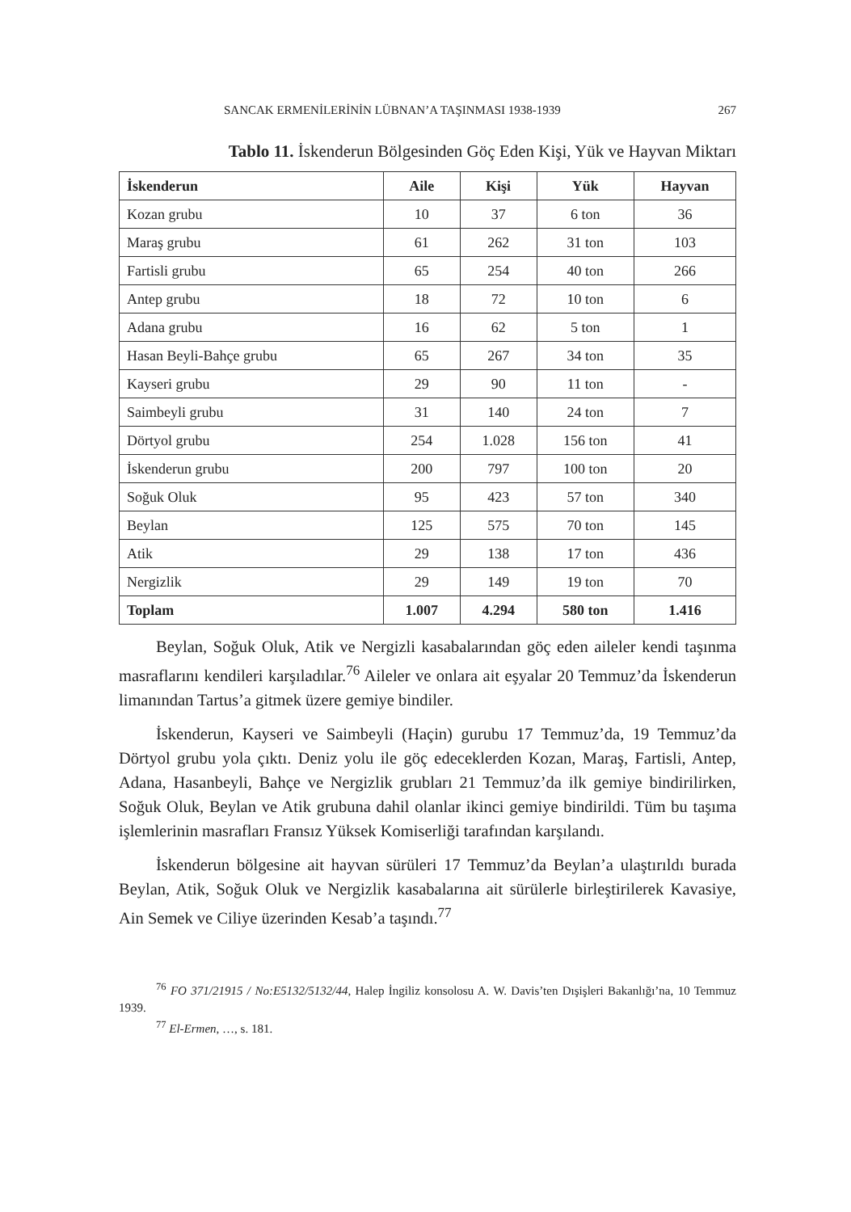SANCAK ERMENİLERİNİN LÜBNAN’A TAŞINMASI 1938-1939 267
Tablo 11. İskenderun Bölgesinden Göç Eden Kişi, Yük ve Hayvan Miktarı
| İskenderun | Aile | Kişi | Yük | Hayvan |
| --- | --- | --- | --- | --- |
| Kozan grubu | 10 | 37 | 6 ton | 36 |
| Maraş grubu | 61 | 262 | 31 ton | 103 |
| Fartisli grubu | 65 | 254 | 40 ton | 266 |
| Antep grubu | 18 | 72 | 10 ton | 6 |
| Adana grubu | 16 | 62 | 5 ton | 1 |
| Hasan Beyli-Bahçe grubu | 65 | 267 | 34 ton | 35 |
| Kayseri grubu | 29 | 90 | 11 ton | - |
| Saimbeyli grubu | 31 | 140 | 24 ton | 7 |
| Dörtyol grubu | 254 | 1.028 | 156 ton | 41 |
| İskenderun grubu | 200 | 797 | 100 ton | 20 |
| Soğuk Oluk | 95 | 423 | 57 ton | 340 |
| Beylan | 125 | 575 | 70 ton | 145 |
| Atik | 29 | 138 | 17 ton | 436 |
| Nergizlik | 29 | 149 | 19 ton | 70 |
| Toplam | 1.007 | 4.294 | 580 ton | 1.416 |
Beylan, Soğuk Oluk, Atik ve Nergizli kasabalarından göç eden aileler kendi taşınma masraflarını kendileri karşıladılar.<sup>76</sup> Aileler ve onlara ait eşyalar 20 Temmuz’da İskenderun limanından Tartus’a gitmek üzere gemiye bindiler.
İskenderun, Kayseri ve Saimbeyli (Haçin) gurubu 17 Temmuz’da, 19 Temmuz’da Dörtyol grubu yola çıktı. Deniz yolu ile göç edeceklerden Kozan, Maraş, Fartisli, Antep, Adana, Hasanbeyli, Bahçe ve Nergizlik grubları 21 Temmuz’da ilk gemiye bindirilirken, Soğuk Oluk, Beylan ve Atik grubuna dahil olanlar ikinci gemiye bindirildi. Tüm bu taşıma işlemlerinin masrafları Fransız Yüksek Komiserliği tarafından karşılandı.
İskenderun bölgesine ait hayvan sürüleri 17 Temmuz’da Beylan’a ulaştırıldı burada Beylan, Atik, Soğuk Oluk ve Nergizlik kasabalarına ait sürülerle birleştirilerek Kavasiye, Ain Semek ve Ciliye üzerinden Kesab’a taşındı.<sup>77</sup>
<sup>76</sup> FO 371/21915 / No:E5132/5132/44, Halep İngiliz konsolosu A. W. Davis’ten Dışişleri Bakanlığı’na, 10 Temmuz 1939.
<sup>77</sup> El-Ermen, …, s. 181.